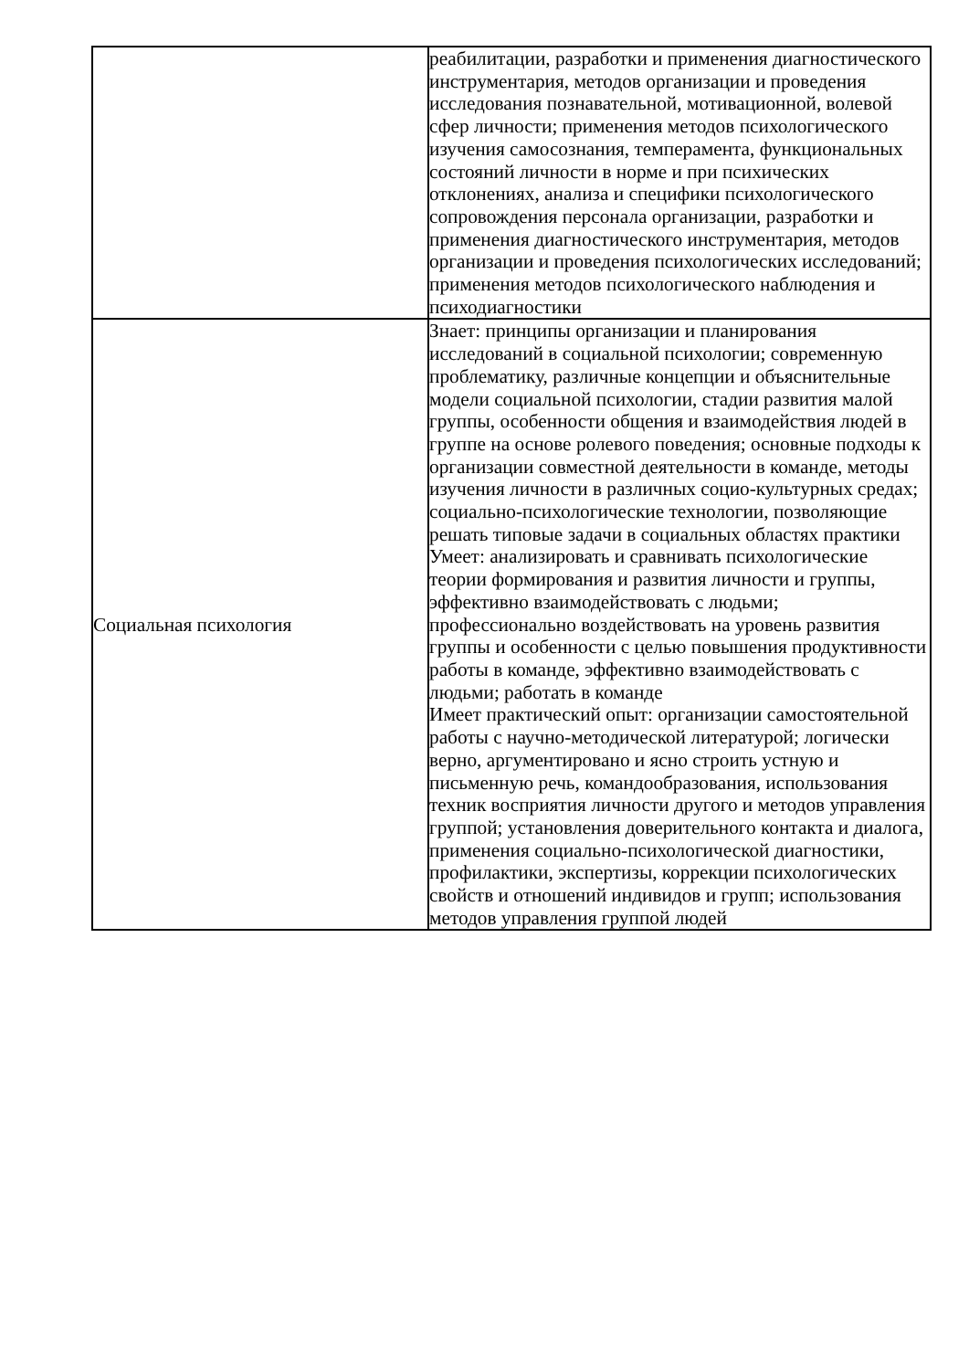| | реабилитации, разработки и применения диагностического инструментария, методов организации и проведения исследования познавательной, мотивационной, волевой сфер личности; применения методов психологического изучения самосознания, темперамента, функциональных состояний личности в норме и при психических отклонениях, анализа и специфики психологического сопровождения персонала организации, разработки и применения диагностического инструментария, методов организации и проведения психологических исследований; применения методов психологического наблюдения и психодиагностики |
| Социальная психология | Знает: принципы организации и планирования исследований в социальной психологии; современную проблематику, различные концепции и объяснительные модели социальной психологии, стадии развития малой группы, особенности общения и взаимодействия людей в группе на основе ролевого поведения; основные подходы к организации совместной деятельности в команде, методы изучения личности в различных социо-культурных средах; социально-психологические технологии, позволяющие решать типовые задачи в социальных областях практики Умеет: анализировать и сравнивать психологические теории формирования и развития личности и группы, эффективно взаимодействовать с людьми; профессионально воздействовать на уровень развития группы и особенности с целью повышения продуктивности работы в команде, эффективно взаимодействовать с людьми; работать в команде Имеет практический опыт: организации самостоятельной работы с научно-методической литературой; логически верно, аргументировано и ясно строить устную и письменную речь, командообразования, использования техник восприятия личности другого и методов управления группой; установления доверительного контакта и диалога, применения социально-психологической диагностики, профилактики, экспертизы, коррекции психологических свойств и отношений индивидов и групп; использования методов управления группой людей |